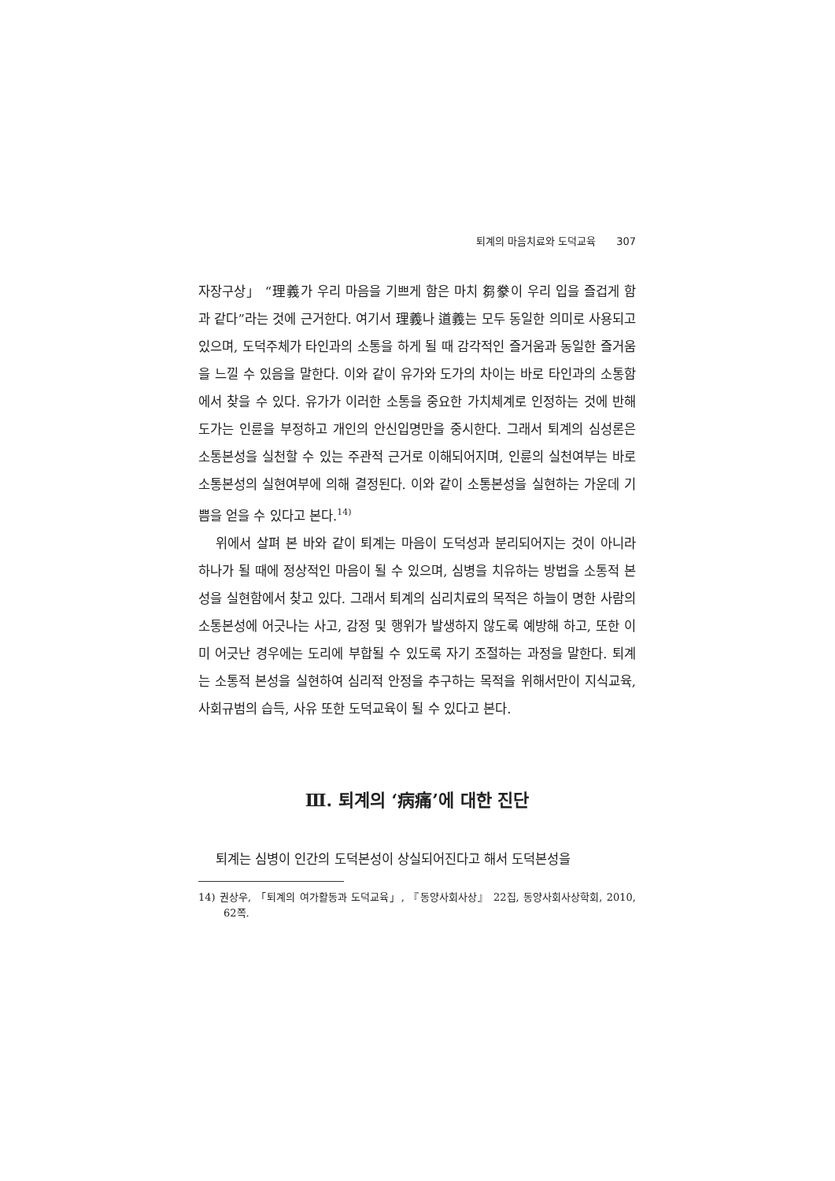퇴계의 마음치료와 도덕교육 307
자장구상」 “理義가 우리 마음을 기쁘게 함은 마치 芻豢이 우리 입을 즐겁게 함과 같다”라는 것에 근거한다. 여기서 理義나 道義는 모두 동일한 의미로 사용되고 있으며, 도덕주체가 타인과의 소통을 하게 될 때 감각적인 즐거움과 동일한 즐거움을 느낄 수 있음을 말한다. 이와 같이 유가와 도가의 차이는 바로 타인과의 소통함에서 찾을 수 있다. 유가가 이러한 소통을 중요한 가치체계로 인정하는 것에 반해 도가는 인륜을 부정하고 개인의 안신입명만을 중시한다. 그래서 퇴계의 심성론은 소통본성을 실천할 수 있는 주관적 근거로 이해되어지며, 인륜의 실천여부는 바로 소통본성의 실현여부에 의해 결정된다. 이와 같이 소통본성을 실현하는 가운데 기쁨을 얻을 수 있다고 본다.<sup>14)</sup>
위에서 살펴 본 바와 같이 퇴계는 마음이 도덕성과 분리되어지는 것이 아니라 하나가 될 때에 정상적인 마음이 될 수 있으며, 심병을 치유하는 방법을 소통적 본성을 실현함에서 찾고 있다. 그래서 퇴계의 심리치료의 목적은 하늘이 명한 사람의 소통본성에 어긋나는 사고, 감정 및 행위가 발생하지 않도록 예방해 하고, 또한 이미 어긋난 경우에는 도리에 부합될 수 있도록 자기 조절하는 과정을 말한다. 퇴계는 소통적 본성을 실현하여 심리적 안정을 추구하는 목적을 위해서만이 지식교육, 사회규범의 습득, 사유 또한 도덕교육이 될 수 있다고 본다.
Ⅲ. 퇴계의 ‘病痛’에 대한 진단
퇴계는 심병이 인간의 도덕본성이 상실되어진다고 해서 도덕본성을
14) 권상우, 「퇴계의 여가활동과 도덕교육」, 『동양사회사상』 22집, 동양사회사상학회, 2010, 62쪽.